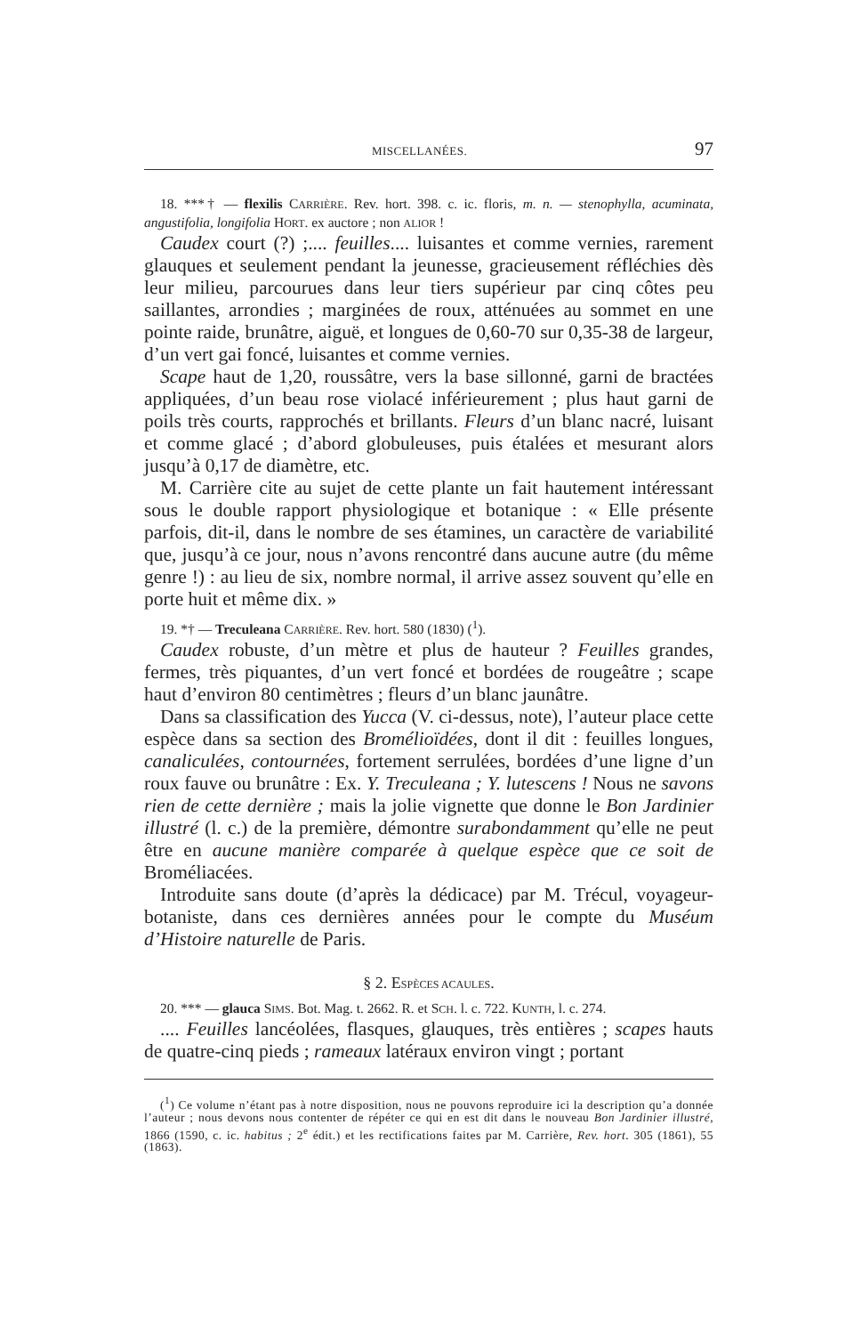MISCELLANÉES. 97
18. ***† — flexilis CARRIÈRE. Rev. hort. 398. c. ic. floris, m. n. — stenophylla, acuminata, angustifolia, longifolia HORT. ex auctore ; non ALIOR !
Caudex court (?) ;.... feuilles.... luisantes et comme vernies, rarement glauques et seulement pendant la jeunesse, gracieusement réfléchies dès leur milieu, parcourues dans leur tiers supérieur par cinq côtes peu saillantes, arrondies ; marginées de roux, atténuées au sommet en une pointe raide, brunâtre, aiguë, et longues de 0,60-70 sur 0,35-38 de largeur, d’un vert gai foncé, luisantes et comme vernies.
Scape haut de 1,20, roussâtre, vers la base sillonné, garni de bractées appliquées, d’un beau rose violacé inférieurement ; plus haut garni de poils très courts, rapprochés et brillants. Fleurs d’un blanc nacré, luisant et comme glacé ; d’abord globuleuses, puis étalées et mesurant alors jusqu’à 0,17 de diamètre, etc.
M. Carrière cite au sujet de cette plante un fait hautement intéressant sous le double rapport physiologique et botanique : « Elle présente parfois, dit-il, dans le nombre de ses étamines, un caractère de variabilité que, jusqu’à ce jour, nous n’avons rencontré dans aucune autre (du même genre !) : au lieu de six, nombre normal, il arrive assez souvent qu’elle en porte huit et même dix. »
19. *† — Treculeana CARRIÈRE. Rev. hort. 580 (1830) (<sup>1</sup>).
Caudex robuste, d’un mètre et plus de hauteur ? Feuilles grandes, fermes, très piquantes, d’un vert foncé et bordées de rougeâtre ; scape haut d’environ 80 centimètres ; fleurs d’un blanc jaunâtre.
Dans sa classification des Yucca (V. ci-dessus, note), l’auteur place cette espèce dans sa section des Broméliоïdées, dont il dit : feuilles longues, canaliculées, contournées, fortement serrulées, bordées d’une ligne d’un roux fauve ou brunâtre : Ex. Y. Treculeana ; Y. lutescens ! Nous ne savons rien de cette dernière ; mais la jolie vignette que donne le Bon Jardinier illustré (l. c.) de la première, démontre surabondamment qu’elle ne peut être en aucune manière comparée à quelque espèce que ce soit de Broméliacées.
Introduite sans doute (d’après la dédicace) par M. Trécul, voyageur-botaniste, dans ces dernières années pour le compte du Muséum d’Histoire naturelle de Paris.
§ 2. ESPÈCES ACAULES.
20. *** — glauca SIMS. Bot. Mag. t. 2662. R. et SCH. l. c. 722. KUNTH, l. c. 274.
.... Feuilles lancéolées, flasques, glauques, très entières ; scapes hauts de quatre-cinq pieds ; rameaux latéraux environ vingt ; portant
(<sup>1</sup>) Ce volume n’étant pas à notre disposition, nous ne pouvons reproduire ici la description qu’a donnée l’auteur ; nous devons nous contenter de répéter ce qui en est dit dans le nouveau Bon Jardinier illustré, 1866 (1590, c. ic. habitus ; 2<sup>e</sup> édit.) et les rectifications faites par M. Carrière, Rev. hort. 305 (1861), 55 (1863).